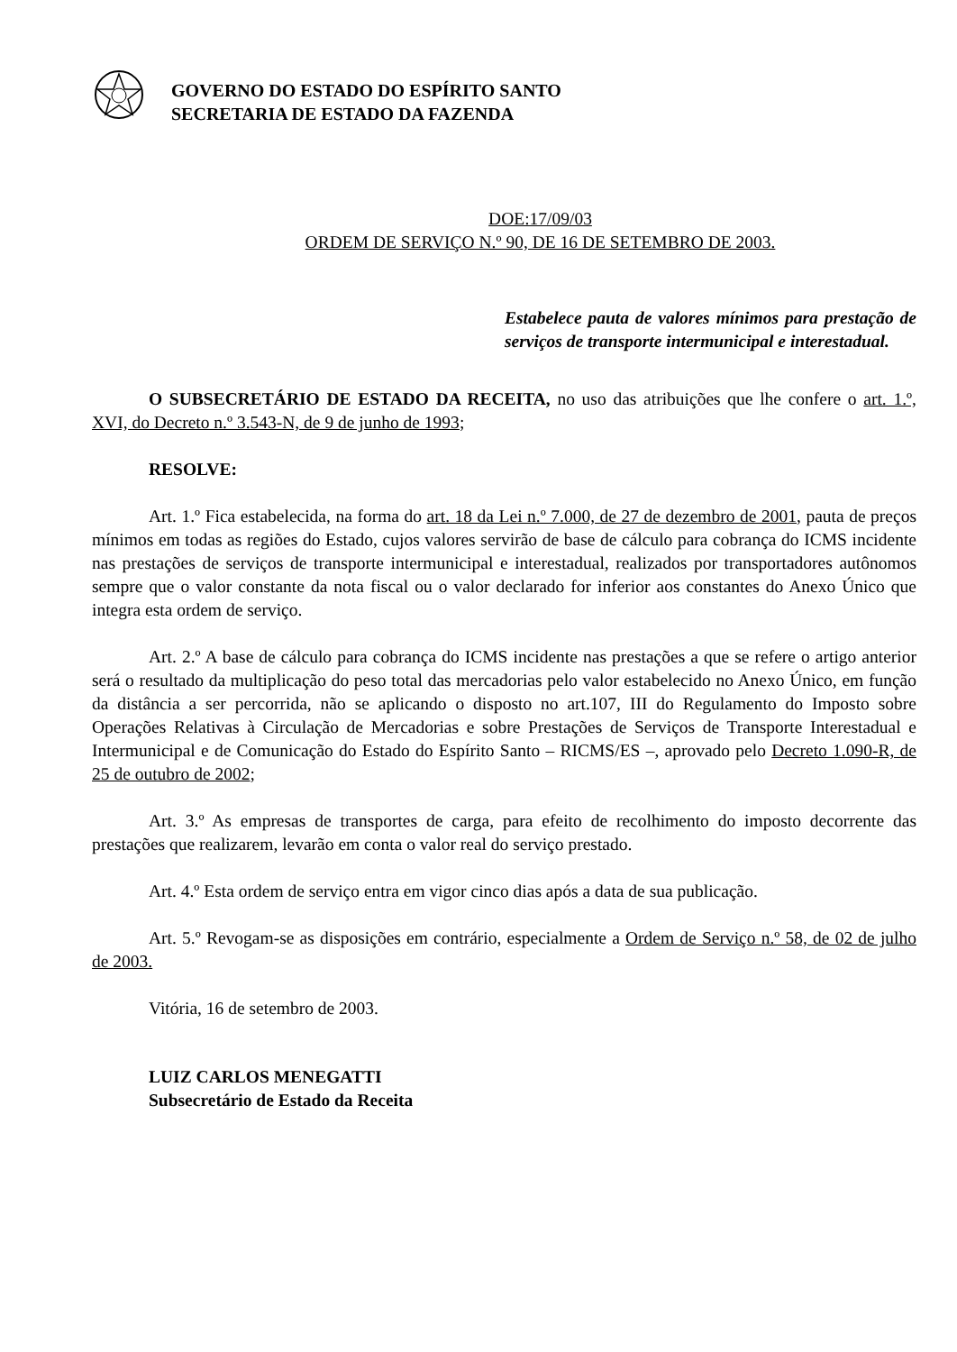GOVERNO DO ESTADO DO ESPÍRITO SANTO
SECRETARIA DE ESTADO DA FAZENDA
DOE:17/09/03
ORDEM DE SERVIÇO N.º 90, DE 16 DE SETEMBRO DE 2003.
Estabelece pauta de valores mínimos para prestação de serviços de transporte intermunicipal e interestadual.
O SUBSECRETÁRIO DE ESTADO DA RECEITA, no uso das atribuições que lhe confere o art. 1.º, XVI, do Decreto n.º 3.543-N, de 9 de junho de 1993;
RESOLVE:
Art. 1.º Fica estabelecida, na forma do art. 18 da Lei n.º 7.000, de 27 de dezembro de 2001, pauta de preços mínimos em todas as regiões do Estado, cujos valores servirão de base de cálculo para cobrança do ICMS incidente nas prestações de serviços de transporte intermunicipal e interestadual, realizados por transportadores autônomos sempre que o valor constante da nota fiscal ou o valor declarado for inferior aos constantes do Anexo Único que integra esta ordem de serviço.
Art. 2.º A base de cálculo para cobrança do ICMS incidente nas prestações a que se refere o artigo anterior será o resultado da multiplicação do peso total das mercadorias pelo valor estabelecido no Anexo Único, em função da distância a ser percorrida, não se aplicando o disposto no art.107, III do Regulamento do Imposto sobre Operações Relativas à Circulação de Mercadorias e sobre Prestações de Serviços de Transporte Interestadual e Intermunicipal e de Comunicação do Estado do Espírito Santo – RICMS/ES –, aprovado pelo Decreto 1.090-R, de 25 de outubro de 2002;
Art. 3.º As empresas de transportes de carga, para efeito de recolhimento do imposto decorrente das prestações que realizarem, levarão em conta o valor real do serviço prestado.
Art. 4.º Esta ordem de serviço entra em vigor cinco dias após a data de sua publicação.
Art. 5.º Revogam-se as disposições em contrário, especialmente a Ordem de Serviço n.º 58, de 02 de julho de 2003.
Vitória, 16 de setembro de 2003.
LUIZ CARLOS MENEGATTI
Subsecretário de Estado da Receita